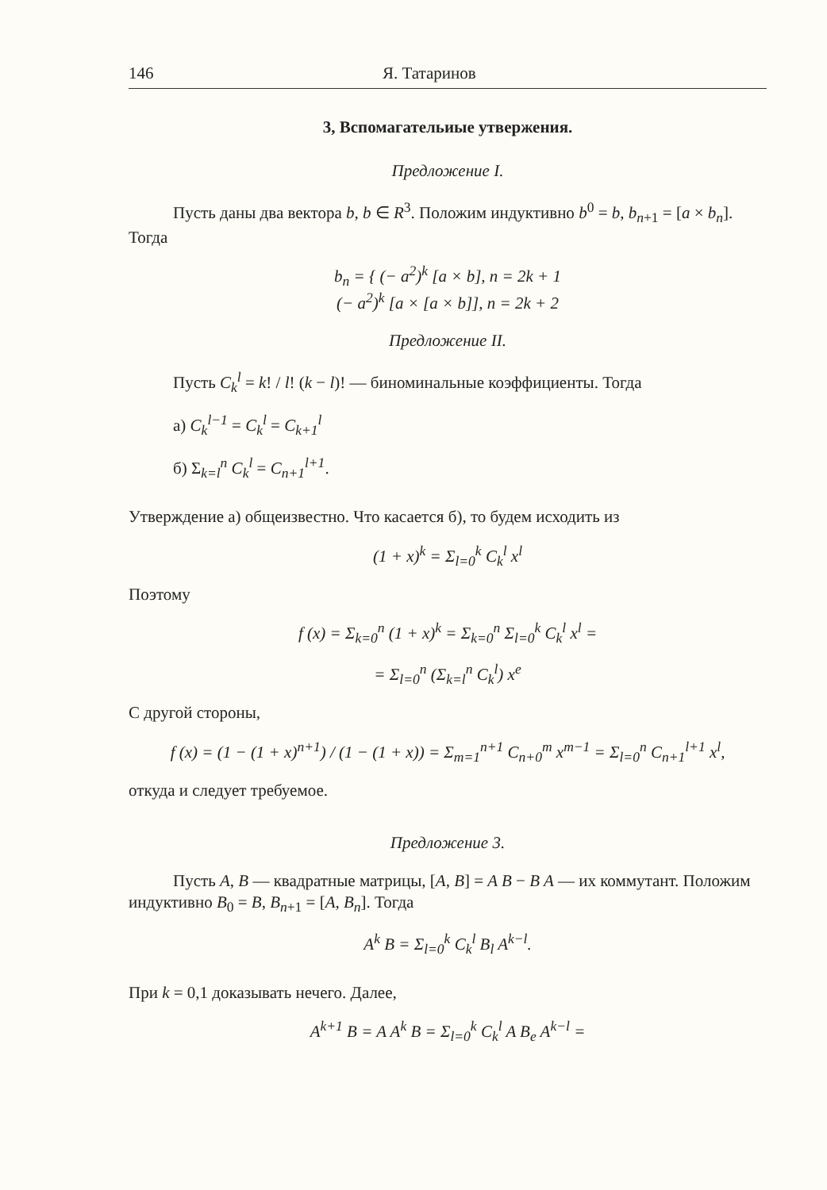146 Я. Татаринов
3, Вспомагательиые утвержения.
Предложение I.
Пусть даны два вектора b, b ∈ R<sup>3</sup>. Положим индуктивно b<sup>0</sup> = b, b<sub>n+1</sub> = [a × b<sub>n</sub>]. Тогда
b<sub>n</sub> = { (− a<sup>2</sup>)<sup>k</sup> [a × b], n = 2k + 1
(− a<sup>2</sup>)<sup>k</sup> [a × [a × b]], n = 2k + 2
Предложение II.
Пусть C<sub>k</sub><sup>l</sup> = k! / l! (k − l)! — биноминальные коэффициенты. Тогда
а) C<sub>k</sub><sup>l−1</sup> = C<sub>k</sub><sup>l</sup> = C<sub>k+1</sub><sup>l</sup>
б) Σ<sub>k=l</sub><sup>n</sup> C<sub>k</sub><sup>l</sup> = C<sub>n+1</sub><sup>l+1</sup>.
Утверждение а) общеизвестно. Что касается б), то будем исходить из
(1 + x)<sup>k</sup> = Σ<sub>l=0</sub><sup>k</sup> C<sub>k</sub><sup>l</sup> x<sup>l</sup>
Поэтому
f (x) = Σ<sub>k=0</sub><sup>n</sup> (1 + x)<sup>k</sup> = Σ<sub>k=0</sub><sup>n</sup> Σ<sub>l=0</sub><sup>k</sup> C<sub>k</sub><sup>l</sup> x<sup>l</sup> =
= Σ<sub>l=0</sub><sup>n</sup> (Σ<sub>k=l</sub><sup>n</sup> C<sub>k</sub><sup>l</sup>) x<sup>e</sup>
С другой стороны,
f (x) = (1 − (1 + x)<sup>n+1</sup>) / (1 − (1 + x)) = Σ<sub>m=1</sub><sup>n+1</sup> C<sub>n+0</sub><sup>m</sup> x<sup>m−1</sup> = Σ<sub>l=0</sub><sup>n</sup> C<sub>n+1</sub><sup>l+1</sup> x<sup>l</sup>,
откуда и следует требуемое.
Предложение 3.
Пусть A, B — квадратные матрицы, [A, B] = A B − B A — их коммутант. Положим индуктивно B<sub>0</sub> = B, B<sub>n+1</sub> = [A, B<sub>n</sub>]. Тогда
A<sup>k</sup> B = Σ<sub>l=0</sub><sup>k</sup> C<sub>k</sub><sup>l</sup> B<sub>l</sub> A<sup>k−l</sup>.
При k = 0,1 доказывать нечего. Далее,
A<sup>k+1</sup> B = A A<sup>k</sup> B = Σ<sub>l=0</sub><sup>k</sup> C<sub>k</sub><sup>l</sup> A B<sub>e</sub> A<sup>k−l</sup> =